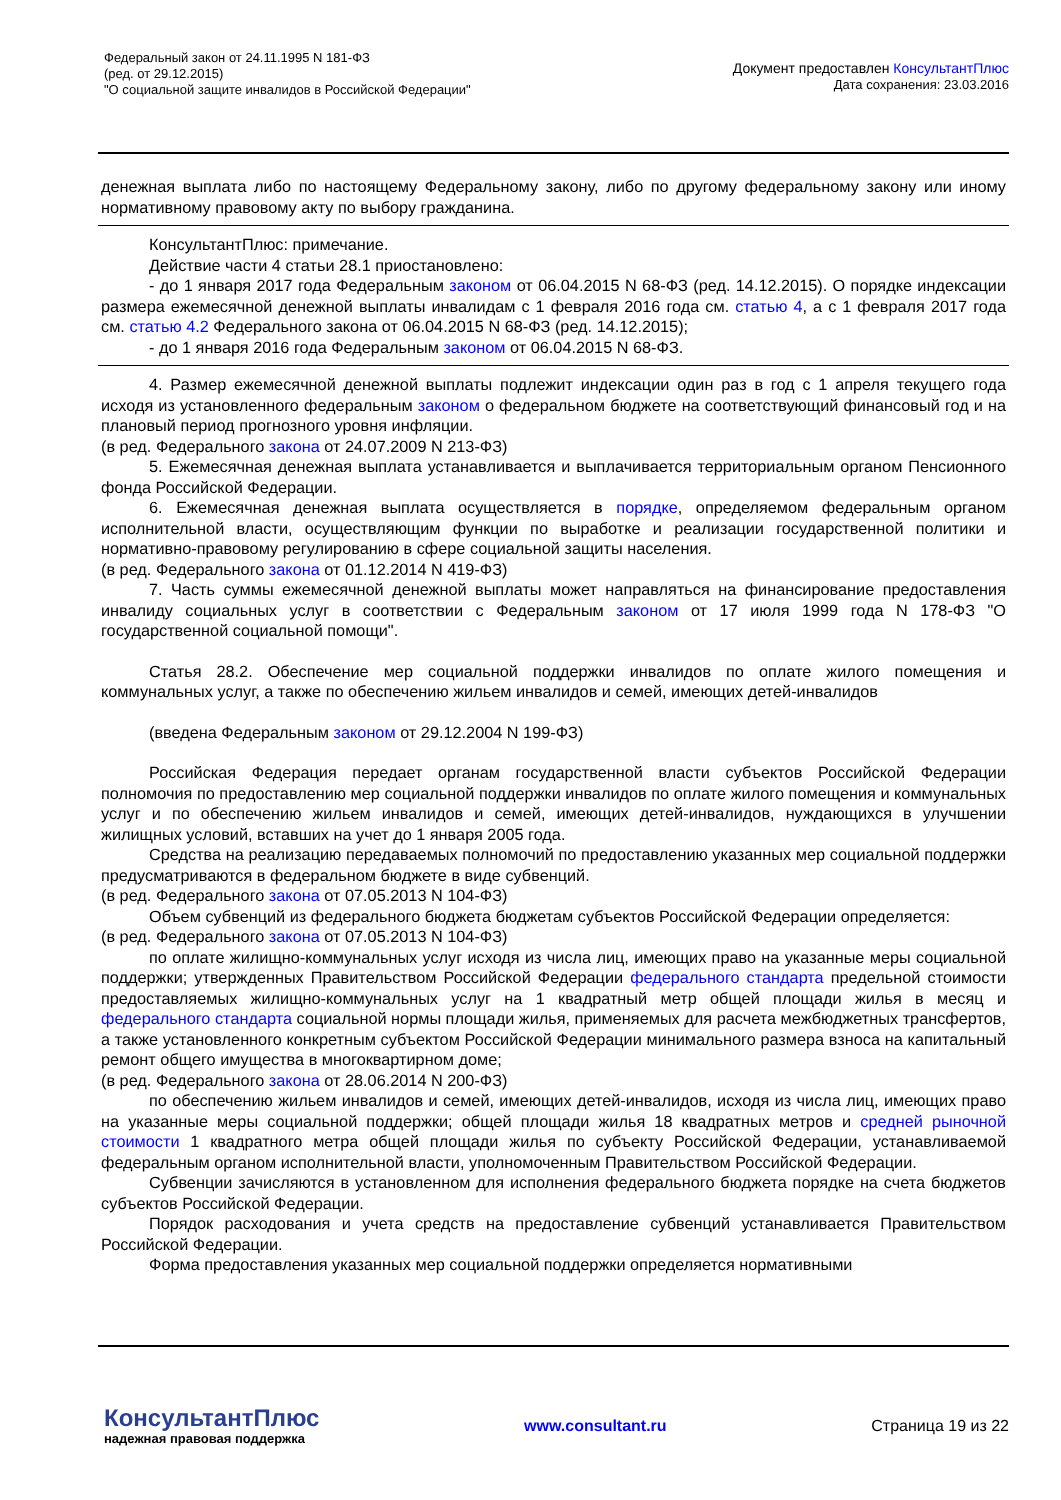Федеральный закон от 24.11.1995 N 181-ФЗ
(ред. от 29.12.2015)
"О социальной защите инвалидов в Российской Федерации"
Документ предоставлен КонсультантПлюс
Дата сохранения: 23.03.2016
денежная выплата либо по настоящему Федеральному закону, либо по другому федеральному закону или иному нормативному правовому акту по выбору гражданина.
КонсультантПлюс: примечание.
Действие части 4 статьи 28.1 приостановлено:
- до 1 января 2017 года Федеральным законом от 06.04.2015 N 68-ФЗ (ред. 14.12.2015). О порядке индексации размера ежемесячной денежной выплаты инвалидам с 1 февраля 2016 года см. статью 4, а с 1 февраля 2017 года см. статью 4.2 Федерального закона от 06.04.2015 N 68-ФЗ (ред. 14.12.2015);
- до 1 января 2016 года Федеральным законом от 06.04.2015 N 68-ФЗ.
4. Размер ежемесячной денежной выплаты подлежит индексации один раз в год с 1 апреля текущего года исходя из установленного федеральным законом о федеральном бюджете на соответствующий финансовый год и на плановый период прогнозного уровня инфляции.
(в ред. Федерального закона от 24.07.2009 N 213-ФЗ)
5. Ежемесячная денежная выплата устанавливается и выплачивается территориальным органом Пенсионного фонда Российской Федерации.
6. Ежемесячная денежная выплата осуществляется в порядке, определяемом федеральным органом исполнительной власти, осуществляющим функции по выработке и реализации государственной политики и нормативно-правовому регулированию в сфере социальной защиты населения.
(в ред. Федерального закона от 01.12.2014 N 419-ФЗ)
7. Часть суммы ежемесячной денежной выплаты может направляться на финансирование предоставления инвалиду социальных услуг в соответствии с Федеральным законом от 17 июля 1999 года N 178-ФЗ "О государственной социальной помощи".
Статья 28.2. Обеспечение мер социальной поддержки инвалидов по оплате жилого помещения и коммунальных услуг, а также по обеспечению жильем инвалидов и семей, имеющих детей-инвалидов
(введена Федеральным законом от 29.12.2004 N 199-ФЗ)
Российская Федерация передает органам государственной власти субъектов Российской Федерации полномочия по предоставлению мер социальной поддержки инвалидов по оплате жилого помещения и коммунальных услуг и по обеспечению жильем инвалидов и семей, имеющих детей-инвалидов, нуждающихся в улучшении жилищных условий, вставших на учет до 1 января 2005 года.
Средства на реализацию передаваемых полномочий по предоставлению указанных мер социальной поддержки предусматриваются в федеральном бюджете в виде субвенций.
(в ред. Федерального закона от 07.05.2013 N 104-ФЗ)
Объем субвенций из федерального бюджета бюджетам субъектов Российской Федерации определяется:
(в ред. Федерального закона от 07.05.2013 N 104-ФЗ)
по оплате жилищно-коммунальных услуг исходя из числа лиц, имеющих право на указанные меры социальной поддержки; утвержденных Правительством Российской Федерации федерального стандарта предельной стоимости предоставляемых жилищно-коммунальных услуг на 1 квадратный метр общей площади жилья в месяц и федерального стандарта социальной нормы площади жилья, применяемых для расчета межбюджетных трансфертов, а также установленного конкретным субъектом Российской Федерации минимального размера взноса на капитальный ремонт общего имущества в многоквартирном доме;
(в ред. Федерального закона от 28.06.2014 N 200-ФЗ)
по обеспечению жильем инвалидов и семей, имеющих детей-инвалидов, исходя из числа лиц, имеющих право на указанные меры социальной поддержки; общей площади жилья 18 квадратных метров и средней рыночной стоимости 1 квадратного метра общей площади жилья по субъекту Российской Федерации, устанавливаемой федеральным органом исполнительной власти, уполномоченным Правительством Российской Федерации.
Субвенции зачисляются в установленном для исполнения федерального бюджета порядке на счета бюджетов субъектов Российской Федерации.
Порядок расходования и учета средств на предоставление субвенций устанавливается Правительством Российской Федерации.
Форма предоставления указанных мер социальной поддержки определяется нормативными
КонсультантПлюс
надежная правовая поддержка
www.consultant.ru Страница 19 из 22